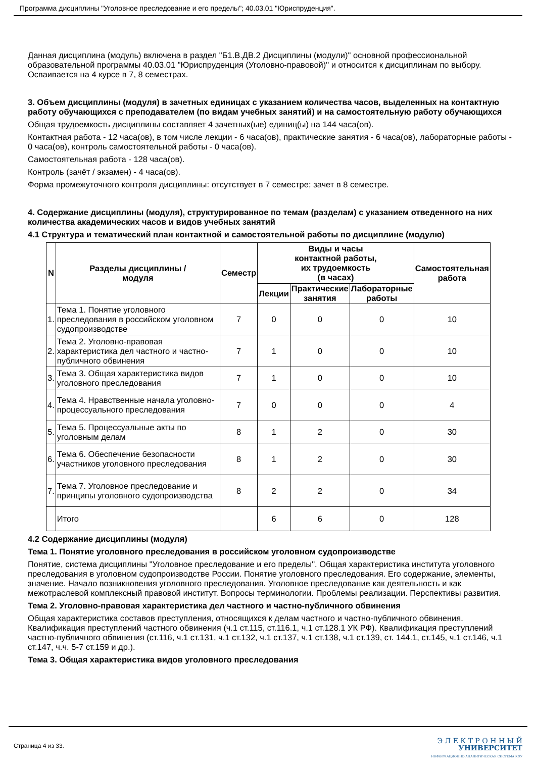Программа дисциплины "Уголовное преследование и его пределы"; 40.03.01 "Юриспруденция".
Данная дисциплина (модуль) включена в раздел "Б1.В.ДВ.2 Дисциплины (модули)" основной профессиональной образовательной программы 40.03.01 "Юриспруденция (Уголовно-правовой)" и относится к дисциплинам по выбору.
Осваивается на 4 курсе в 7, 8 семестрах.
3. Объем дисциплины (модуля) в зачетных единицах с указанием количества часов, выделенных на контактную работу обучающихся с преподавателем (по видам учебных занятий) и на самостоятельную работу обучающихся
Общая трудоемкость дисциплины составляет 4 зачетных(ые) единиц(ы) на 144 часа(ов).
Контактная работа - 12 часа(ов), в том числе лекции - 6 часа(ов), практические занятия - 6 часа(ов), лабораторные работы - 0 часа(ов), контроль самостоятельной работы - 0 часа(ов).
Самостоятельная работа - 128 часа(ов).
Контроль (зачёт / экзамен) - 4 часа(ов).
Форма промежуточного контроля дисциплины: отсутствует в 7 семестре; зачет в 8 семестре.
4. Содержание дисциплины (модуля), структурированное по темам (разделам) с указанием отведенного на них количества академических часов и видов учебных занятий
4.1 Структура и тематический план контактной и самостоятельной работы по дисциплине (модулю)
| N | Разделы дисциплины / модуля | Семестр | Виды и часы контактной работы, их трудоемкость (в часах) | | | Самостоятельная работа |
| --- | --- | --- | --- | --- | --- | --- |
| | | | Лекции | Практические занятия | Лабораторные работы | |
| 1. | Тема 1. Понятие уголовного преследования в российском уголовном судопроизводстве | 7 | 0 | 0 | 0 | 10 |
| 2. | Тема 2. Уголовно-правовая характеристика дел частного и частно-публичного обвинения | 7 | 1 | 0 | 0 | 10 |
| 3. | Тема 3. Общая характеристика видов уголовного преследования | 7 | 1 | 0 | 0 | 10 |
| 4. | Тема 4. Нравственные начала уголовно-процессуального преследования | 7 | 0 | 0 | 0 | 4 |
| 5. | Тема 5. Процессуальные акты по уголовным делам | 8 | 1 | 2 | 0 | 30 |
| 6. | Тема 6. Обеспечение безопасности участников уголовного преследования | 8 | 1 | 2 | 0 | 30 |
| 7. | Тема 7. Уголовное преследование и принципы уголовного судопроизводства | 8 | 2 | 2 | 0 | 34 |
| | Итого | | 6 | 6 | 0 | 128 |
4.2 Содержание дисциплины (модуля)
Тема 1. Понятие уголовного преследования в российском уголовном судопроизводстве
Понятие, система дисциплины "Уголовное преследование и его пределы". Общая характеристика института уголовного преследования в уголовном судопроизводстве России. Понятие уголовного преследования. Его содержание, элементы, значение. Начало возникновения уголовного преследования. Уголовное преследование как деятельность и как межотраслевой комплексный правовой институт. Вопросы терминологии. Проблемы реализации. Перспективы развития.
Тема 2. Уголовно-правовая характеристика дел частного и частно-публичного обвинения
Общая характеристика составов преступления, относящихся к делам частного и частно-публичного обвинения. Квалификация преступлений частного обвинения (ч.1 ст.115, ст.116.1, ч.1 ст.128.1 УК РФ). Квалификация преступлений частно-публичного обвинения (ст.116, ч.1 ст.131, ч.1 ст.132, ч.1 ст.137, ч.1 ст.138, ч.1 ст.139, ст. 144.1, ст.145, ч.1 ст.146, ч.1 ст.147, ч.ч. 5-7 ст.159 и др.).
Тема 3. Общая характеристика видов уголовного преследования
Страница 4 из 33.
Э Л Е К Т Р О Н Н Ы Й
УНИВЕРСИТЕТ
ИНФОРМАЦИОННО-АНАЛИТИЧЕСКАЯ СИСТЕМА КФУ